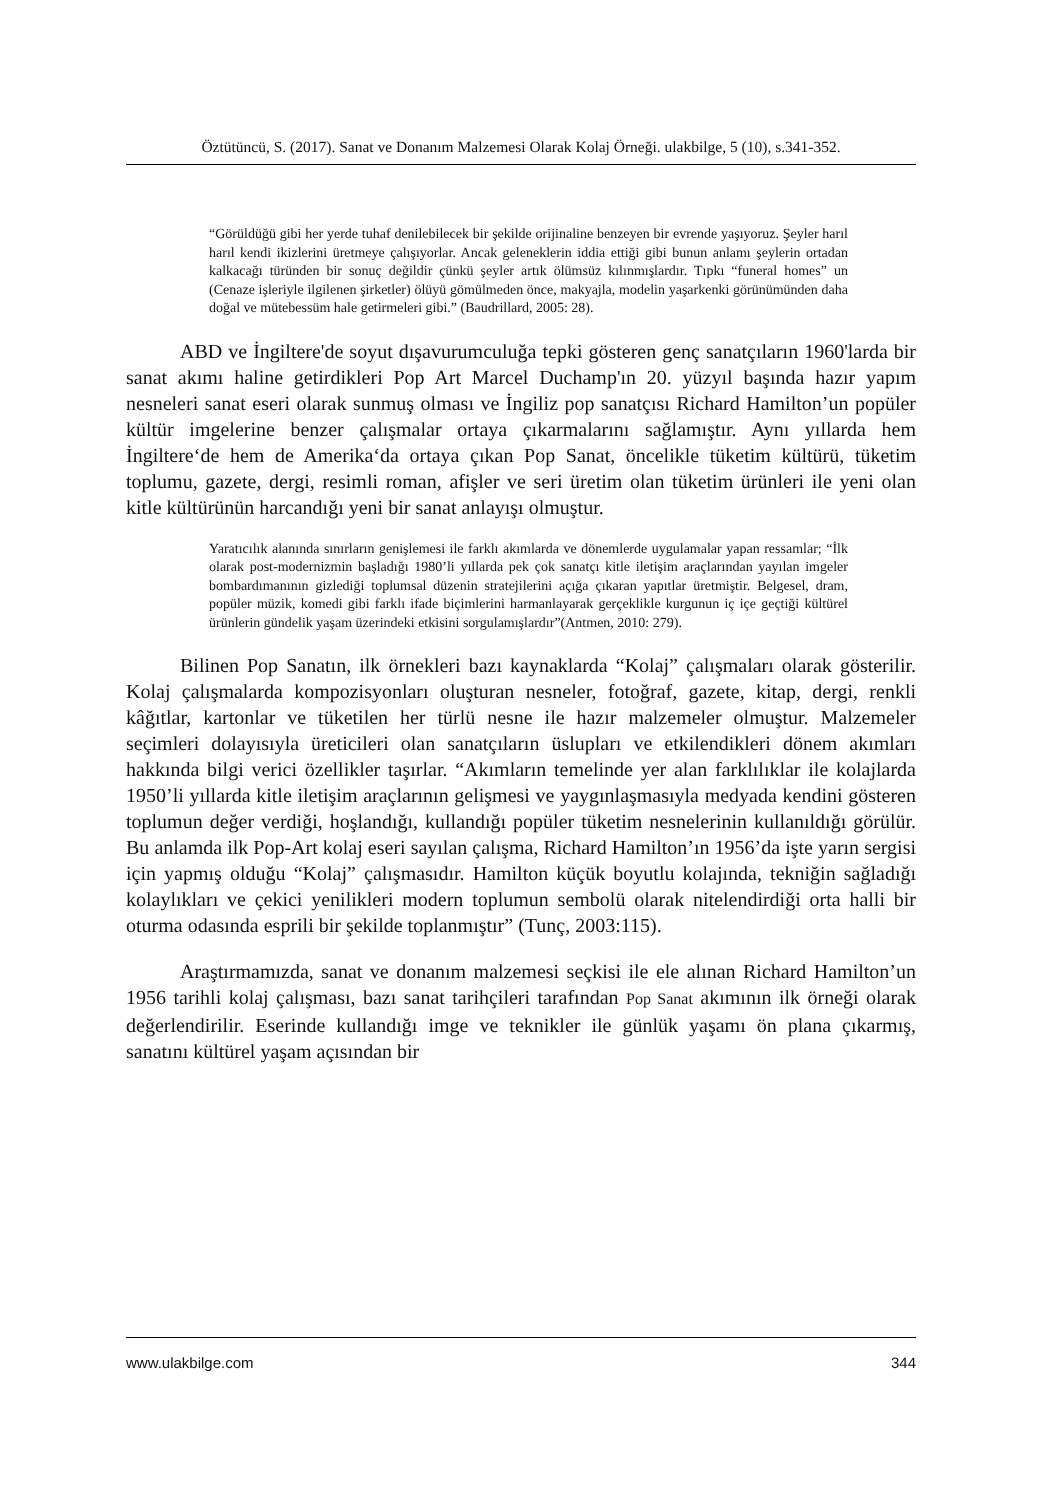Öztütüncü, S. (2017). Sanat ve Donanım Malzemesi Olarak Kolaj Örneği. ulakbilge, 5 (10), s.341-352.
“Görüldüğü gibi her yerde tuhaf denilebilecek bir şekilde orijinaline benzeyen bir evrende yaşıyoruz. Şeyler harıl harıl kendi ikizlerini üretmeye çalışıyorlar. Ancak geleneklerin iddia ettiği gibi bunun anlamı şeylerin ortadan kalkacağı türünden bir sonuç değildir çünkü şeyler artık ölümsüz kılınmışlardır. Tıpkı “funeral homes” un (Cenaze işleriyle ilgilenen şirketler) ölüyü gömülmeden önce, makyajla, modelin yaşarkenki görünümünden daha doğal ve mütebessüm hale getirmeleri gibi.” (Baudrillard, 2005: 28).
ABD ve İngiltere'de soyut dışavurumculuğa tepki gösteren genç sanatçıların 1960'larda bir sanat akımı haline getirdikleri Pop Art Marcel Duchamp'ın 20. yüzyıl başında hazır yapım nesneleri sanat eseri olarak sunmuş olması ve İngiliz pop sanatçısı Richard Hamilton’un popüler kültür imgelerine benzer çalışmalar ortaya çıkarmalarını sağlamıştır. Aynı yıllarda hem İngiltere‘de hem de Amerika‘da ortaya çıkan Pop Sanat, öncelikle tüketim kültürü, tüketim toplumu, gazete, dergi, resimli roman, afişler ve seri üretim olan tüketim ürünleri ile yeni olan kitle kültürünün harcandığı yeni bir sanat anlayışı olmuştur.
Yaratıcılık alanında sınırların genişlemesi ile farklı akımlarda ve dönemlerde uygulamalar yapan ressamlar; “İlk olarak post-modernizmin başladığı 1980’li yıllarda pek çok sanatçı kitle iletişim araçlarından yayılan imgeler bombardımanının gizlediği toplumsal düzenin stratejilerini açığa çıkaran yapıtlar üretmiştir. Belgesel, dram, popüler müzik, komedi gibi farklı ifade biçimlerini harmanlayarak gerçeklikle kurgunun iç içe geçtiği kültürel ürünlerin gündelik yaşam üzerindeki etkisini sorgulamışlardır”(Antmen, 2010: 279).
Bilinen Pop Sanatın, ilk örnekleri bazı kaynaklarda “Kolaj” çalışmaları olarak gösterilir. Kolaj çalışmalarda kompozisyonları oluşturan nesneler, fotoğraf, gazete, kitap, dergi, renkli kâğıtlar, kartonlar ve tüketilen her türlü nesne ile hazır malzemeler olmuştur. Malzemeler seçimleri dolayısıyla üreticileri olan sanatçıların üslupları ve etkilendikleri dönem akımları hakkında bilgi verici özellikler taşırlar. “Akımların temelinde yer alan farklılıklar ile kolajlarda 1950’li yıllarda kitle iletişim araçlarının gelişmesi ve yaygınlaşmasıyla medyada kendini gösteren toplumun değer verdiği, hoşlandığı, kullandığı popüler tüketim nesnelerinin kullanıldığı görülür. Bu anlamda ilk Pop-Art kolaj eseri sayılan çalışma, Richard Hamilton’ın 1956’da işte yarın sergisi için yapmış olduğu “Kolaj” çalışmasıdır. Hamilton küçük boyutlu kolajında, tekniğin sağladığı kolaylıkları ve çekici yenilikleri modern toplumun sembolü olarak nitelendirdiği orta halli bir oturma odasında esprili bir şekilde toplanmıştır” (Tunç, 2003:115).
Araştırmamızda, sanat ve donanım malzemesi seçkisi ile ele alınan Richard Hamilton’un 1956 tarihli kolaj çalışması, bazı sanat tarihçileri tarafından Pop Sanat akımının ilk örneği olarak değerlendirilir. Eserinde kullandığı imge ve teknikler ile günlük yaşamı ön plana çıkarmış, sanatını kültürel yaşam açısından bir
www.ulakbilge.com 344